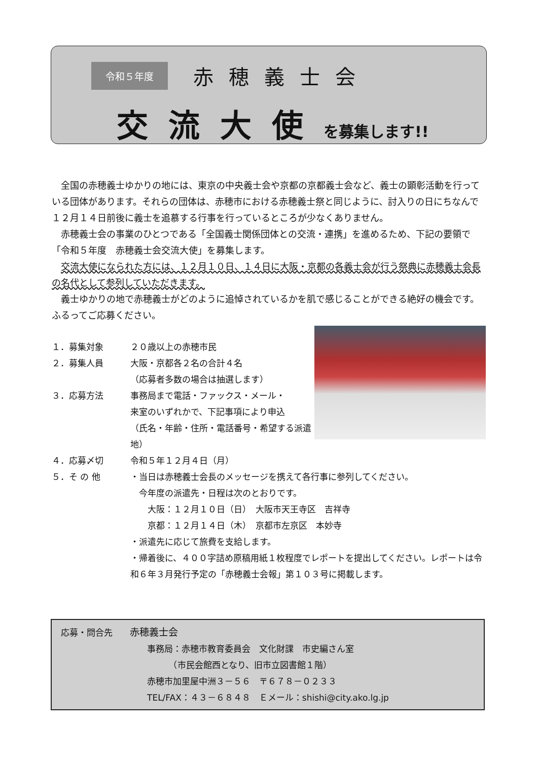令和５年度 赤穂義士会
交流大使を募集します!!
全国の赤穂義士ゆかりの地には、東京の中央義士会や京都の京都義士会など、義士の顕彰活動を行っている団体があります。それらの団体は、赤穂市における赤穂義士祭と同じように、討入りの日にちなんで１２月１４日前後に義士を追慕する行事を行っているところが少なくありません。
赤穂義士会の事業のひとつである「全国義士関係団体との交流・連携」を進めるため、下記の要領で「令和５年度　赤穂義士会交流大使」を募集します。
交流大使になられた方には、１２月１０日、１４日に大阪・京都の各義士会が行う祭典に赤穂義士会長の名代として参列していただきます。
義士ゆかりの地で赤穂義士がどのように追悼されているかを肌で感じることができる絶好の機会です。ふるってご応募ください。
１．募集対象 ２０歳以上の赤穂市民
２．募集人員 大阪・京都各２名の合計４名
（応募者多数の場合は抽選します）
３．応募方法 事務局まで電話・ファックス・メール・
来室のいずれかで、下記事項により申込
（氏名・年齢・住所・電話番号・希望する派遣地）
４．応募〆切 令和５年１２月４日（月）
５．そ の 他 ・当日は赤穂義士会長のメッセージを携えて各行事に参列してください。
　今年度の派遣先・日程は次のとおりです。
　　大阪：１２月１０日（日）　大阪市天王寺区　吉祥寺
　　京都：１２月１４日（木）　京都市左京区　本妙寺
・派遣先に応じて旅費を支給します。
・帰着後に、４００字詰め原稿用紙１枚程度でレポートを提出してください。レポートは令和６年３月発行予定の「赤穂義士会報」第１０３号に掲載します。
応募・問合先　　赤穂義士会
事務局：赤穂市教育委員会　文化財課　市史編さん室
　　　（市民会館西となり、旧市立図書館１階）
赤穂市加里屋中洲３－５６　〒６７８－０２３３
TEL/FAX：４３－６８４８　Ｅメール：shishi@city.ako.lg.jp